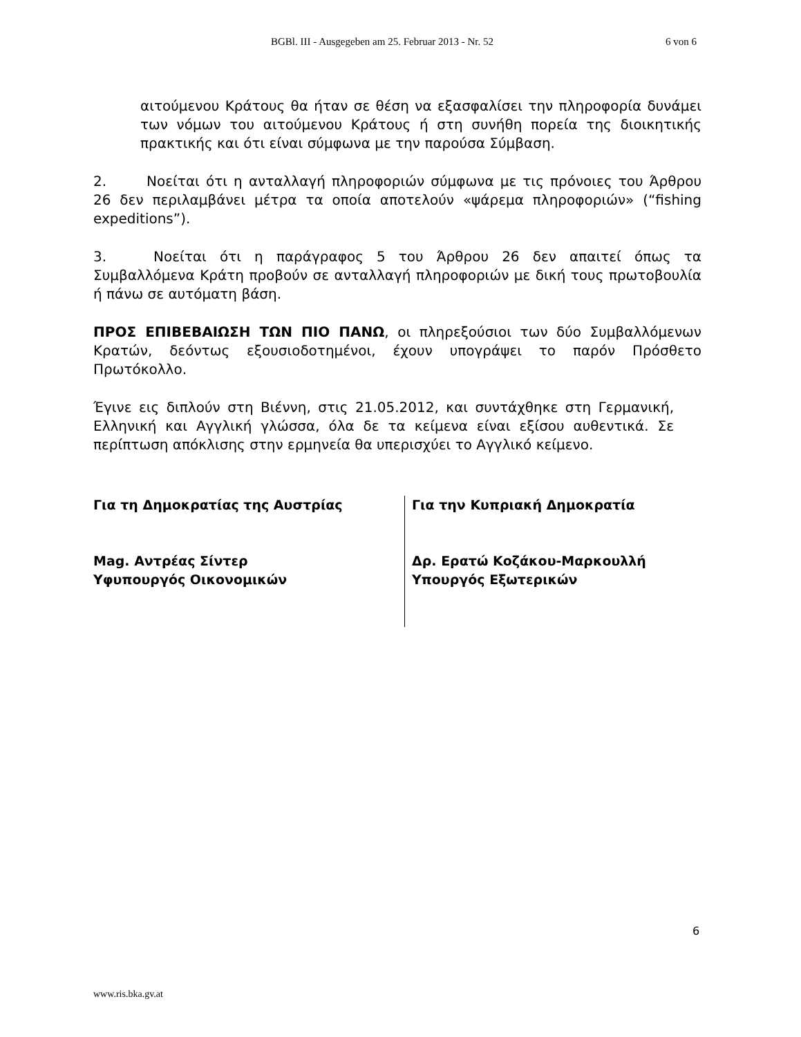BGBl. III - Ausgegeben am 25. Februar 2013 - Nr. 52 6 von 6
αιτούμενου Κράτους θα ήταν σε θέση να εξασφαλίσει την πληροφορία δυνάμει των νόμων του αιτούμενου Κράτους ή στη συνήθη πορεία της διοικητικής πρακτικής και ότι είναι σύμφωνα με την παρούσα Σύμβαση.
2. Νοείται ότι η ανταλλαγή πληροφοριών σύμφωνα με τις πρόνοιες του Άρθρου 26 δεν περιλαμβάνει μέτρα τα οποία αποτελούν «ψάρεμα πληροφοριών» (“fishing expeditions”).
3. Νοείται ότι η παράγραφος 5 του Άρθρου 26 δεν απαιτεί όπως τα Συμβαλλόμενα Κράτη προβούν σε ανταλλαγή πληροφοριών με δική τους πρωτοβουλία ή πάνω σε αυτόματη βάση.
ΠΡΟΣ ΕΠΙΒΕΒΑΙΩΣΗ ΤΩΝ ΠΙΟ ΠΑΝΩ, οι πληρεξούσιοι των δύο Συμβαλλόμενων Κρατών, δεόντως εξουσιοδοτημένοι, έχουν υπογράψει το παρόν Πρόσθετο Πρωτόκολλο.
Έγινε εις διπλούν στη Βιέννη, στις 21.05.2012, και συντάχθηκε στη Γερμανική, Ελληνική και Αγγλική γλώσσα, όλα δε τα κείμενα είναι εξίσου αυθεντικά. Σε περίπτωση απόκλισης στην ερμηνεία θα υπερισχύει το Αγγλικό κείμενο.
Για τη Δημοκρατίας της Αυστρίας
Mag. Αντρέας Σίντερ
Υφυπουργός Οικονομικών
Για την Κυπριακή Δημοκρατία
Δρ. Ερατώ Κοζάκου-Μαρκουλλή
Υπουργός Εξωτερικών
6
www.ris.bka.gv.at